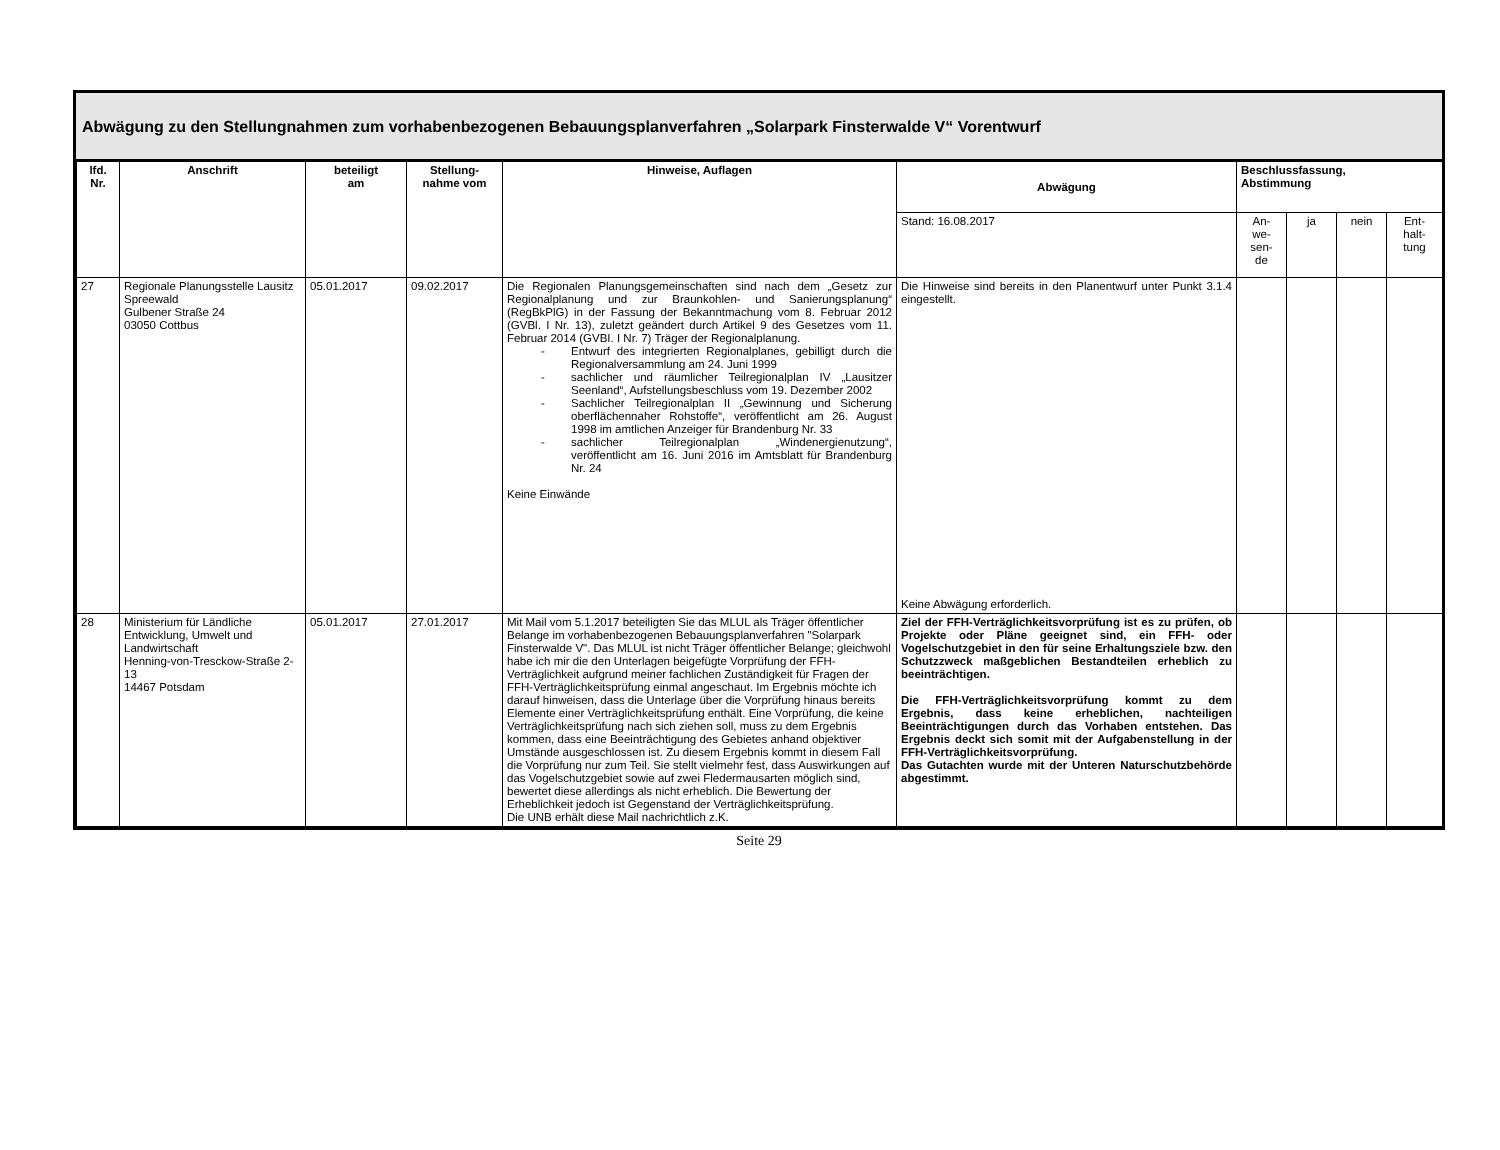Abwägung zu den Stellungnahmen zum vorhabenbezogenen Bebauungsplanverfahren „Solarpark Finsterwalde V“ Vorentwurf
| lfd. Nr. | Anschrift | beteiligt am | Stellung- nahme vom | Hinweise, Auflagen | Abwägung | Beschlussfassung, Abstimmung | | | |
| --- | --- | --- | --- | --- | --- | --- | --- | --- | --- |
| | | | | | Stand: 16.08.2017 | An- we- sen- de | ja | nein | Ent- halt- tung |
| 27 | Regionale Planungsstelle Lausitz Spreewald Gulbener Straße 24 03050 Cottbus | 05.01.2017 | 09.02.2017 | Die Regionalen Planungsgemeinschaften sind nach dem „Gesetz zur Regionalplanung und zur Braunkohlen- und Sanierungsplanung“ (RegBkPlG) in der Fassung der Bekanntmachung vom 8. Februar 2012 (GVBl. I Nr. 13), zuletzt geändert durch Artikel 9 des Gesetzes vom 11. Februar 2014 (GVBI. I Nr. 7) Träger der Regionalplanung. - Entwurf des integrierten Regionalplanes, gebilligt durch die Regionalversammlung am 24. Juni 1999 - sachlicher und räumlicher Teilregionalplan IV „Lausitzer Seenland“, Aufstellungsbeschluss vom 19. Dezember 2002 - Sachlicher Teilregionalplan II „Gewinnung und Sicherung oberflächennaher Rohstoffe“, veröffentlicht am 26. August 1998 im amtlichen Anzeiger für Brandenburg Nr. 33 - sachlicher Teilregionalplan „Windenergienutzung“, veröffentlicht am 16. Juni 2016 im Amtsblatt für Brandenburg Nr. 24 Keine Einwände | Die Hinweise sind bereits in den Planentwurf unter Punkt 3.1.4 eingestellt. Keine Abwägung erforderlich. | | | | |
| 28 | Ministerium für Ländliche Entwicklung, Umwelt und Landwirtschaft Henning-von-Tresckow-Straße 2-13 14467 Potsdam | 05.01.2017 | 27.01.2017 | Mit Mail vom 5.1.2017 beteiligten Sie das MLUL als Träger öffentlicher Belange im vorhabenbezogenen Bebauungsplanverfahren "Solarpark Finsterwalde V". Das MLUL ist nicht Träger öffentlicher Belange; gleichwohl habe ich mir die den Unterlagen beigefügte Vorprüfung der FFH-Verträglichkeit aufgrund meiner fachlichen Zuständigkeit für Fragen der FFH-Verträglichkeitsprüfung einmal angeschaut. Im Ergebnis möchte ich darauf hinweisen, dass die Unterlage über die Vorprüfung hinaus bereits Elemente einer Verträglichkeitsprüfung enthält. Eine Vorprüfung, die keine Verträglichkeitsprüfung nach sich ziehen soll, muss zu dem Ergebnis kommen, dass eine Beeinträchtigung des Gebietes anhand objektiver Umstände ausgeschlossen ist. Zu diesem Ergebnis kommt in diesem Fall die Vorprüfung nur zum Teil. Sie stellt vielmehr fest, dass Auswirkungen auf das Vogelschutzgebiet sowie auf zwei Fledermausarten möglich sind, bewertet diese allerdings als nicht erheblich. Die Bewertung der Erheblichkeit jedoch ist Gegenstand der Verträglichkeitsprüfung. Die UNB erhält diese Mail nachrichtlich z.K. | Ziel der FFH-Verträglichkeitsvorprüfung ist es zu prüfen, ob Projekte oder Pläne geeignet sind, ein FFH- oder Vogelschutzgebiet in den für seine Erhaltungsziele bzw. den Schutzzweck maßgeblichen Bestandteilen erheblich zu beeinträchtigen. Die FFH-Verträglichkeitsvorprüfung kommt zu dem Ergebnis, dass keine erheblichen, nachteiligen Beeinträchtigungen durch das Vorhaben entstehen. Das Ergebnis deckt sich somit mit der Aufgabenstellung in der FFH-Verträglichkeitsvorprüfung. Das Gutachten wurde mit der Unteren Naturschutzbehörde abgestimmt. | | | | |
Seite 29